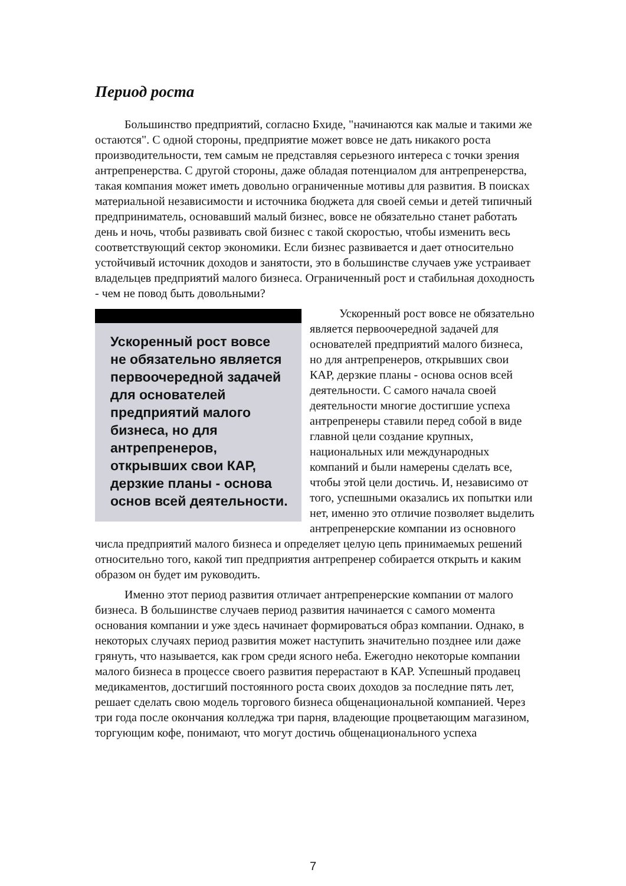Период роста
Большинство предприятий, согласно Бхиде, "начинаются как малые и такими же остаются". С одной стороны, предприятие может вовсе не дать никакого роста производительности, тем самым не представляя серьезного интереса с точки зрения антрепренерства. С другой стороны, даже обладая потенциалом для антрепренерства, такая компания может иметь довольно ограниченные мотивы для развития. В поисках материальной независимости и источника бюджета для своей семьи и детей типичный предприниматель, основавший малый бизнес, вовсе не обязательно станет работать день и ночь, чтобы развивать свой бизнес с такой скоростью, чтобы изменить весь соответствующий сектор экономики. Если бизнес развивается и дает относительно устойчивый источник доходов и занятости, это в большинстве случаев уже устраивает владельцев предприятий малого бизнеса. Ограниченный рост и стабильная доходность - чем не повод быть довольными?
Ускоренный рост вовсе не обязательно является первоочередной задачей для основателей предприятий малого бизнеса, но для антрепренеров, открывших свои КАР, дерзкие планы - основа основ всей деятельности.
Ускоренный рост вовсе не обязательно является первоочередной задачей для основателей предприятий малого бизнеса, но для антрепренеров, открывших свои КАР, дерзкие планы - основа основ всей деятельности. С самого начала своей деятельности многие достигшие успеха антрепренеры ставили перед собой в виде главной цели создание крупных, национальных или международных компаний и были намерены сделать все, чтобы этой цели достичь. И, независимо от того, успешными оказались их попытки или нет, именно это отличие позволяет выделить антрепренерские компании из основного числа предприятий малого бизнеса и определяет целую цепь принимаемых решений относительно того, какой тип предприятия антрепренер собирается открыть и каким образом он будет им руководить.
Именно этот период развития отличает антрепренерские компании от малого бизнеса. В большинстве случаев период развития начинается с самого момента основания компании и уже здесь начинает формироваться образ компании. Однако, в некоторых случаях период развития может наступить значительно позднее или даже грянуть, что называется, как гром среди ясного неба. Ежегодно некоторые компании малого бизнеса в процессе своего развития перерастают в КАР. Успешный продавец медикаментов, достигший постоянного роста своих доходов за последние пять лет, решает сделать свою модель торгового бизнеса общенациональной компанией. Через три года после окончания колледжа три парня, владеющие процветающим магазином, торгующим кофе, понимают, что могут достичь общенационального успеха
7